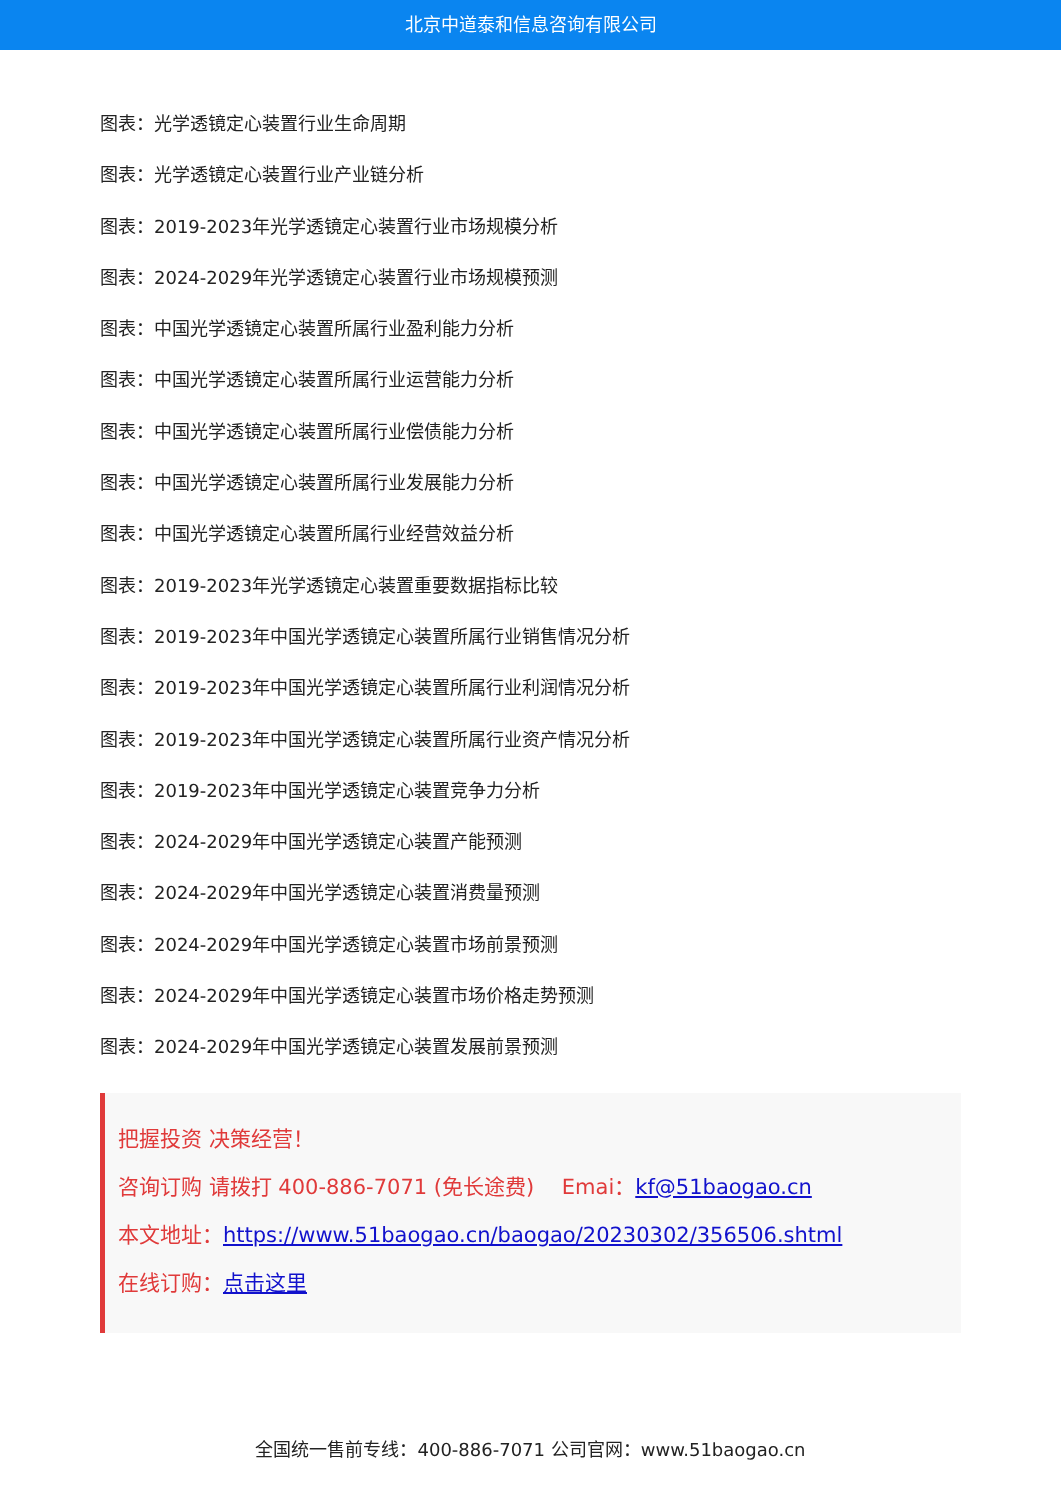北京中道泰和信息咨询有限公司
图表：光学透镜定心装置行业生命周期
图表：光学透镜定心装置行业产业链分析
图表：2019-2023年光学透镜定心装置行业市场规模分析
图表：2024-2029年光学透镜定心装置行业市场规模预测
图表：中国光学透镜定心装置所属行业盈利能力分析
图表：中国光学透镜定心装置所属行业运营能力分析
图表：中国光学透镜定心装置所属行业偿债能力分析
图表：中国光学透镜定心装置所属行业发展能力分析
图表：中国光学透镜定心装置所属行业经营效益分析
图表：2019-2023年光学透镜定心装置重要数据指标比较
图表：2019-2023年中国光学透镜定心装置所属行业销售情况分析
图表：2019-2023年中国光学透镜定心装置所属行业利润情况分析
图表：2019-2023年中国光学透镜定心装置所属行业资产情况分析
图表：2019-2023年中国光学透镜定心装置竞争力分析
图表：2024-2029年中国光学透镜定心装置产能预测
图表：2024-2029年中国光学透镜定心装置消费量预测
图表：2024-2029年中国光学透镜定心装置市场前景预测
图表：2024-2029年中国光学透镜定心装置市场价格走势预测
图表：2024-2029年中国光学透镜定心装置发展前景预测
把握投资 决策经营！
咨询订购 请拨打 400-886-7071 (免长途费)　 Emai：kf@51baogao.cn
本文地址：https://www.51baogao.cn/baogao/20230302/356506.shtml
在线订购：点击这里
全国统一售前专线：400-886-7071 公司官网：www.51baogao.cn